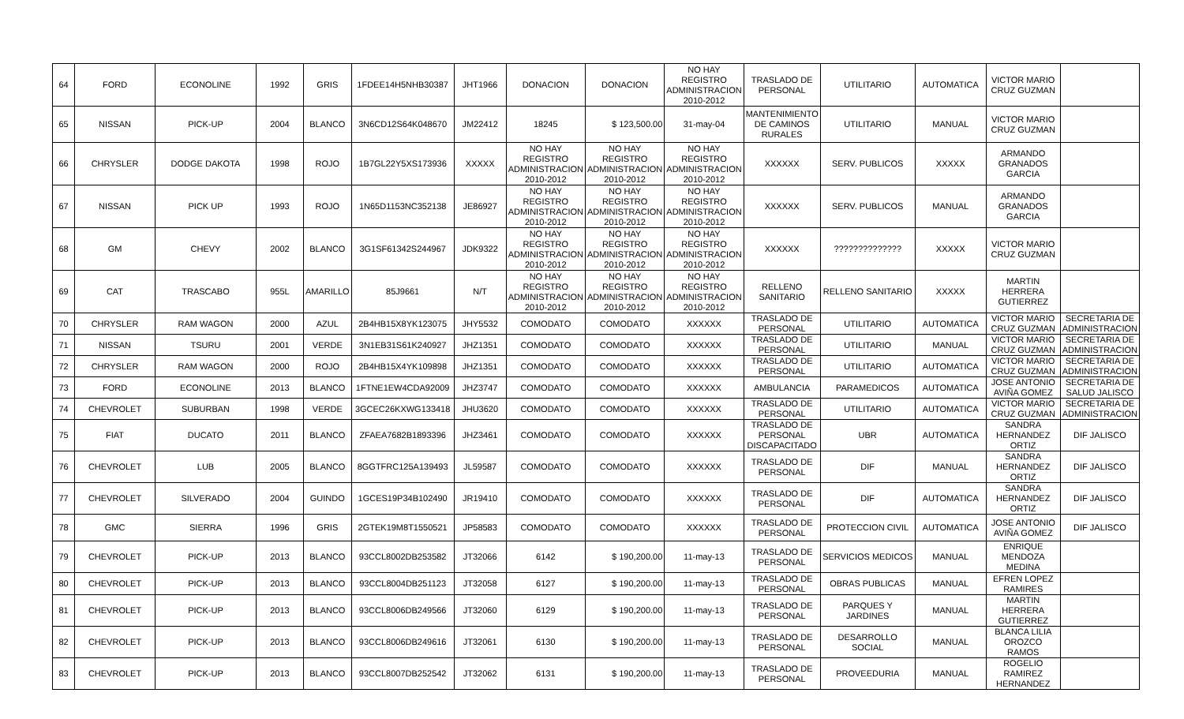| 64 | FORD | ECONOLINE | 1992 | GRIS | 1FDEE14H5NHB30387 | JHT1966 | DONACION | DONACION | NO HAY REGISTRO ADMINISTRACION 2010-2012 | TRASLADO DE PERSONAL | UTILITARIO | AUTOMATICA | VICTOR MARIO CRUZ GUZMAN | |
| 65 | NISSAN | PICK-UP | 2004 | BLANCO | 3N6CD12S64K048670 | JM22412 | 18245 | $ 123,500.00 | 31-may-04 | MANTENIMIENTO DE CAMINOS RURALES | UTILITARIO | MANUAL | VICTOR MARIO CRUZ GUZMAN | |
| 66 | CHRYSLER | DODGE DAKOTA | 1998 | ROJO | 1B7GL22Y5XS173936 | XXXXX | NO HAY REGISTRO ADMINISTRACION 2010-2012 | NO HAY REGISTRO ADMINISTRACION 2010-2012 | NO HAY REGISTRO ADMINISTRACION 2010-2012 | XXXXXX | SERV. PUBLICOS | XXXXX | ARMANDO GRANADOS GARCIA | |
| 67 | NISSAN | PICK UP | 1993 | ROJO | 1N65D1153NC352138 | JE86927 | NO HAY REGISTRO ADMINISTRACION 2010-2012 | NO HAY REGISTRO ADMINISTRACION 2010-2012 | NO HAY REGISTRO ADMINISTRACION 2010-2012 | XXXXXX | SERV. PUBLICOS | MANUAL | ARMANDO GRANADOS GARCIA | |
| 68 | GM | CHEVY | 2002 | BLANCO | 3G1SF61342S244967 | JDK9322 | NO HAY REGISTRO ADMINISTRACION 2010-2012 | NO HAY REGISTRO ADMINISTRACION 2010-2012 | NO HAY REGISTRO ADMINISTRACION 2010-2012 | XXXXXX | ?????????????? | XXXXX | VICTOR MARIO CRUZ GUZMAN | |
| 69 | CAT | TRASCABO | 955L | AMARILLO | 85J9661 | N/T | NO HAY REGISTRO ADMINISTRACION 2010-2012 | NO HAY REGISTRO ADMINISTRACION 2010-2012 | NO HAY REGISTRO ADMINISTRACION 2010-2012 | RELLENO SANITARIO | RELLENO SANITARIO | XXXXX | MARTIN HERRERA GUTIERREZ | |
| 70 | CHRYSLER | RAM WAGON | 2000 | AZUL | 2B4HB15X8YK123075 | JHY5532 | COMODATO | COMODATO | XXXXXX | TRASLADO DE PERSONAL | UTILITARIO | AUTOMATICA | VICTOR MARIO CRUZ GUZMAN | SECRETARIA DE ADMINISTRACION |
| 71 | NISSAN | TSURU | 2001 | VERDE | 3N1EB31S61K240927 | JHZ1351 | COMODATO | COMODATO | XXXXXX | TRASLADO DE PERSONAL | UTILITARIO | MANUAL | VICTOR MARIO CRUZ GUZMAN | SECRETARIA DE ADMINISTRACION |
| 72 | CHRYSLER | RAM WAGON | 2000 | ROJO | 2B4HB15X4YK109898 | JHZ1351 | COMODATO | COMODATO | XXXXXX | TRASLADO DE PERSONAL | UTILITARIO | AUTOMATICA | VICTOR MARIO CRUZ GUZMAN | SECRETARIA DE ADMINISTRACION |
| 73 | FORD | ECONOLINE | 2013 | BLANCO | 1FTNE1EW4CDA92009 | JHZ3747 | COMODATO | COMODATO | XXXXXX | AMBULANCIA | PARAMEDICOS | AUTOMATICA | JOSE ANTONIO AVIÑA GOMEZ | SECRETARIA DE SALUD JALISCO |
| 74 | CHEVROLET | SUBURBAN | 1998 | VERDE | 3GCEC26KXWG133418 | JHU3620 | COMODATO | COMODATO | XXXXXX | TRASLADO DE PERSONAL | UTILITARIO | AUTOMATICA | VICTOR MARIO CRUZ GUZMAN | SECRETARIA DE ADMINISTRACION |
| 75 | FIAT | DUCATO | 2011 | BLANCO | ZFAEA7682B1893396 | JHZ3461 | COMODATO | COMODATO | XXXXXX | TRASLADO DE PERSONAL DISCAPACITADO | UBR | AUTOMATICA | SANDRA HERNANDEZ ORTIZ | DIF JALISCO |
| 76 | CHEVROLET | LUB | 2005 | BLANCO | 8GGTFRC125A139493 | JL59587 | COMODATO | COMODATO | XXXXXX | TRASLADO DE PERSONAL | DIF | MANUAL | SANDRA HERNANDEZ ORTIZ | DIF JALISCO |
| 77 | CHEVROLET | SILVERADO | 2004 | GUINDO | 1GCES19P34B102490 | JR19410 | COMODATO | COMODATO | XXXXXX | TRASLADO DE PERSONAL | DIF | AUTOMATICA | SANDRA HERNANDEZ ORTIZ | DIF JALISCO |
| 78 | GMC | SIERRA | 1996 | GRIS | 2GTEK19M8T1550521 | JP58583 | COMODATO | COMODATO | XXXXXX | TRASLADO DE PERSONAL | PROTECCION CIVIL | AUTOMATICA | JOSE ANTONIO AVIÑA GOMEZ | DIF JALISCO |
| 79 | CHEVROLET | PICK-UP | 2013 | BLANCO | 93CCL8002DB253582 | JT32066 | 6142 | $ 190,200.00 | 11-may-13 | TRASLADO DE PERSONAL | SERVICIOS MEDICOS | MANUAL | ENRIQUE MENDOZA MEDINA | |
| 80 | CHEVROLET | PICK-UP | 2013 | BLANCO | 93CCL8004DB251123 | JT32058 | 6127 | $ 190,200.00 | 11-may-13 | TRASLADO DE PERSONAL | OBRAS PUBLICAS | MANUAL | EFREN LOPEZ RAMIRES | |
| 81 | CHEVROLET | PICK-UP | 2013 | BLANCO | 93CCL8006DB249566 | JT32060 | 6129 | $ 190,200.00 | 11-may-13 | TRASLADO DE PERSONAL | PARQUES Y JARDINES | MANUAL | MARTIN HERRERA GUTIERREZ | |
| 82 | CHEVROLET | PICK-UP | 2013 | BLANCO | 93CCL8006DB249616 | JT32061 | 6130 | $ 190,200.00 | 11-may-13 | TRASLADO DE PERSONAL | DESARROLLO SOCIAL | MANUAL | BLANCA LILIA OROZCO RAMOS | |
| 83 | CHEVROLET | PICK-UP | 2013 | BLANCO | 93CCL8007DB252542 | JT32062 | 6131 | $ 190,200.00 | 11-may-13 | TRASLADO DE PERSONAL | PROVEEDURIA | MANUAL | ROGELIO RAMIREZ HERNANDEZ | |